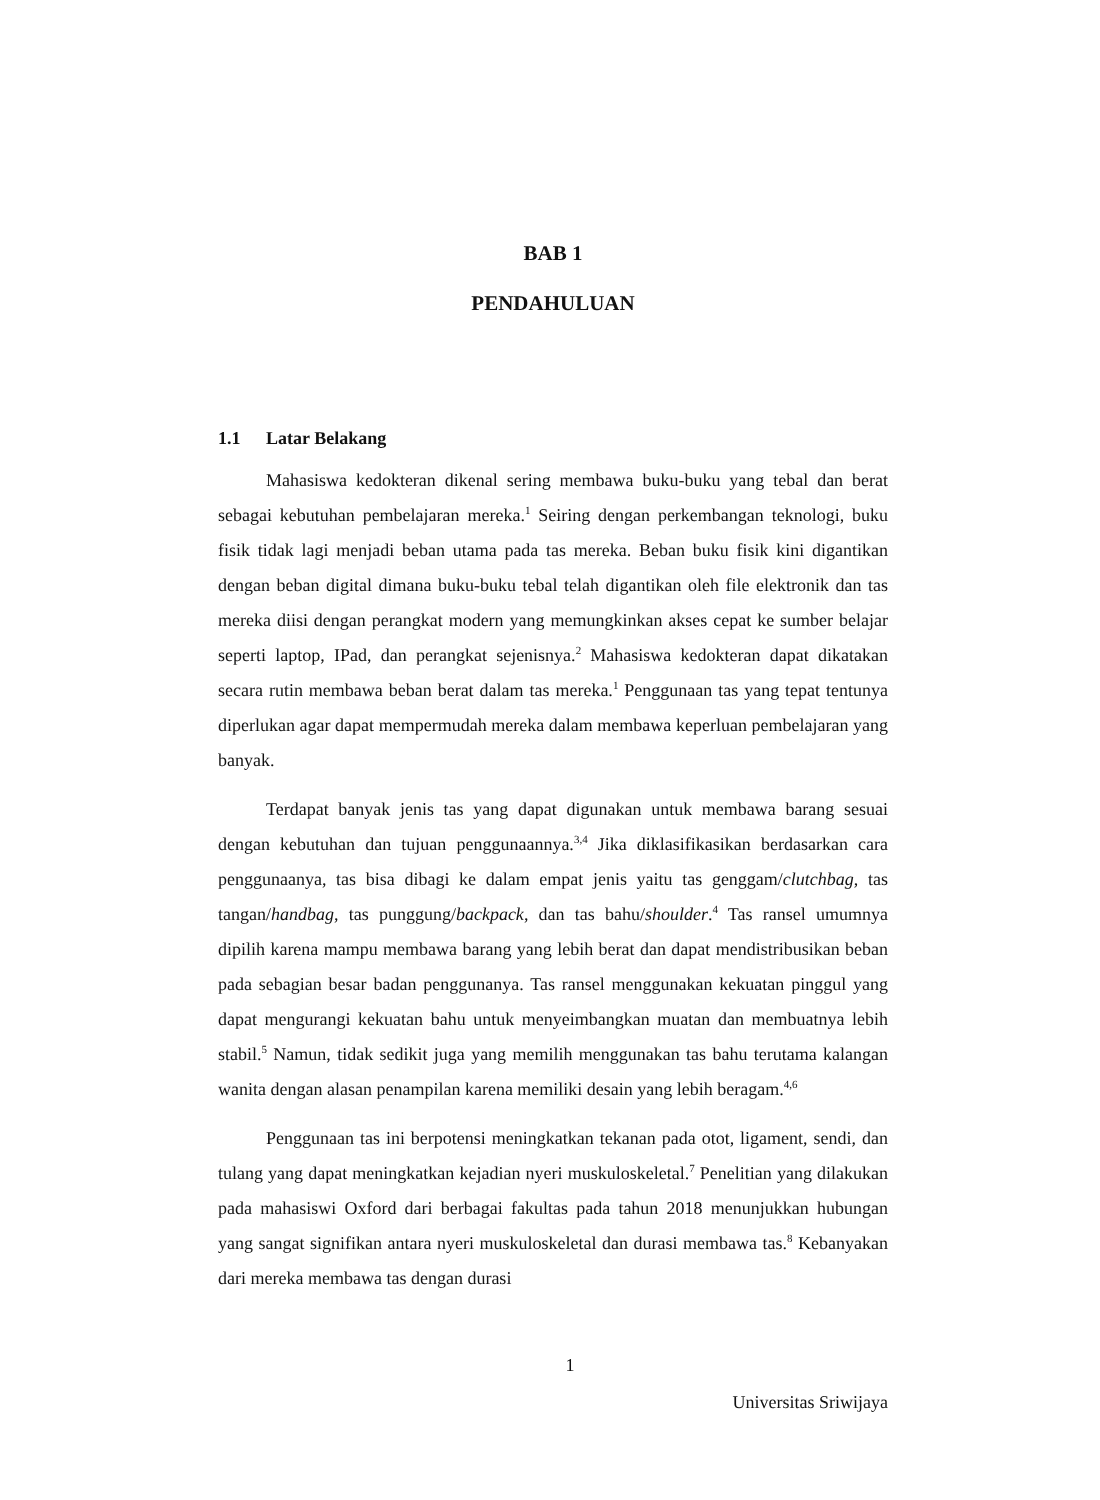BAB 1
PENDAHULUAN
1.1 Latar Belakang
Mahasiswa kedokteran dikenal sering membawa buku-buku yang tebal dan berat sebagai kebutuhan pembelajaran mereka.<sup>1</sup> Seiring dengan perkembangan teknologi, buku fisik tidak lagi menjadi beban utama pada tas mereka. Beban buku fisik kini digantikan dengan beban digital dimana buku-buku tebal telah digantikan oleh file elektronik dan tas mereka diisi dengan perangkat modern yang memungkinkan akses cepat ke sumber belajar seperti laptop, IPad, dan perangkat sejenisnya.<sup>2</sup> Mahasiswa kedokteran dapat dikatakan secara rutin membawa beban berat dalam tas mereka.<sup>1</sup> Penggunaan tas yang tepat tentunya diperlukan agar dapat mempermudah mereka dalam membawa keperluan pembelajaran yang banyak.
Terdapat banyak jenis tas yang dapat digunakan untuk membawa barang sesuai dengan kebutuhan dan tujuan penggunaannya.<sup>3,4</sup> Jika diklasifikasikan berdasarkan cara penggunaanya, tas bisa dibagi ke dalam empat jenis yaitu tas genggam/clutchbag, tas tangan/handbag, tas punggung/backpack, dan tas bahu/shoulder.<sup>4</sup> Tas ransel umumnya dipilih karena mampu membawa barang yang lebih berat dan dapat mendistribusikan beban pada sebagian besar badan penggunanya. Tas ransel menggunakan kekuatan pinggul yang dapat mengurangi kekuatan bahu untuk menyeimbangkan muatan dan membuatnya lebih stabil.<sup>5</sup> Namun, tidak sedikit juga yang memilih menggunakan tas bahu terutama kalangan wanita dengan alasan penampilan karena memiliki desain yang lebih beragam.<sup>4,6</sup>
Penggunaan tas ini berpotensi meningkatkan tekanan pada otot, ligament, sendi, dan tulang yang dapat meningkatkan kejadian nyeri muskuloskeletal.<sup>7</sup> Penelitian yang dilakukan pada mahasiswi Oxford dari berbagai fakultas pada tahun 2018 menunjukkan hubungan yang sangat signifikan antara nyeri muskuloskeletal dan durasi membawa tas.<sup>8</sup> Kebanyakan dari mereka membawa tas dengan durasi
1
Universitas Sriwijaya